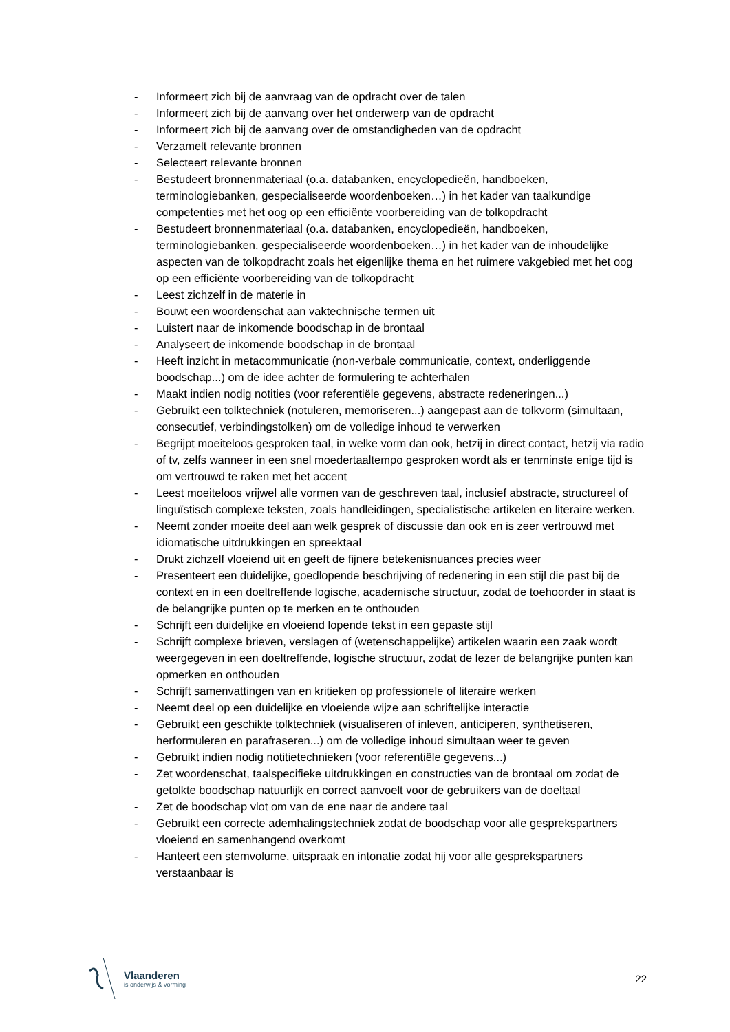- Informeert zich bij de aanvraag van de opdracht over de talen
- Informeert zich bij de aanvang over het onderwerp van de opdracht
- Informeert zich bij de aanvang over de omstandigheden van de opdracht
- Verzamelt relevante bronnen
- Selecteert relevante bronnen
- Bestudeert bronnenmateriaal (o.a. databanken, encyclopedieën, handboeken, terminologiebanken, gespecialiseerde woordenboeken…) in het kader van taalkundige competenties met het oog op een efficiënte voorbereiding van de tolkopdracht
- Bestudeert bronnenmateriaal (o.a. databanken, encyclopedieën, handboeken, terminologiebanken, gespecialiseerde woordenboeken…) in het kader van de inhoudelijke aspecten van de tolkopdracht zoals het eigenlijke thema en het ruimere vakgebied met het oog op een efficiënte voorbereiding van de tolkopdracht
- Leest zichzelf in de materie in
- Bouwt een woordenschat aan vaktechnische termen uit
- Luistert naar de inkomende boodschap in de brontaal
- Analyseert de inkomende boodschap in de brontaal
- Heeft inzicht in metacommunicatie (non-verbale communicatie, context, onderliggende boodschap...) om de idee achter de formulering te achterhalen
- Maakt indien nodig notities (voor referentiële gegevens, abstracte redeneringen...)
- Gebruikt een tolktechniek (notuleren, memoriseren...) aangepast aan de tolkvorm (simultaan, consecutief, verbindingstolken) om de volledige inhoud te verwerken
- Begrijpt moeiteloos gesproken taal, in welke vorm dan ook, hetzij in direct contact, hetzij via radio of tv, zelfs wanneer in een snel moedertaaltempo gesproken wordt als er tenminste enige tijd is om vertrouwd te raken met het accent
- Leest moeiteloos vrijwel alle vormen van de geschreven taal, inclusief abstracte, structureel of linguïstisch complexe teksten, zoals handleidingen, specialistische artikelen en literaire werken.
- Neemt zonder moeite deel aan welk gesprek of discussie dan ook en is zeer vertrouwd met idiomatische uitdrukkingen en spreektaal
- Drukt zichzelf vloeiend uit en geeft de fijnere betekenisnuances precies weer
- Presenteert een duidelijke, goedlopende beschrijving of redenering in een stijl die past bij de context en in een doeltreffende logische, academische structuur, zodat de toehoorder in staat is de belangrijke punten op te merken en te onthouden
- Schrijft een duidelijke en vloeiend lopende tekst in een gepaste stijl
- Schrijft complexe brieven, verslagen of (wetenschappelijke) artikelen waarin een zaak wordt weergegeven in een doeltreffende, logische structuur, zodat de lezer de belangrijke punten kan opmerken en onthouden
- Schrijft samenvattingen van en kritieken op professionele of literaire werken
- Neemt deel op een duidelijke en vloeiende wijze aan schriftelijke interactie
- Gebruikt een geschikte tolktechniek (visualiseren of inleven, anticiperen, synthetiseren, herformuleren en parafraseren...) om de volledige inhoud simultaan weer te geven
- Gebruikt indien nodig notitietechnieken (voor referentiële gegevens...)
- Zet woordenschat, taalspecifieke uitdrukkingen en constructies van de brontaal om zodat de getolkte boodschap natuurlijk en correct aanvoelt voor de gebruikers van de doeltaal
- Zet de boodschap vlot om van de ene naar de andere taal
- Gebruikt een correcte ademhalingstechniek zodat de boodschap voor alle gesprekspartners vloeiend en samenhangend overkomt
- Hanteert een stemvolume, uitspraak en intonatie zodat hij voor alle gesprekspartners verstaanbaar is
Vlaanderen
is onderwijs & vorming
22